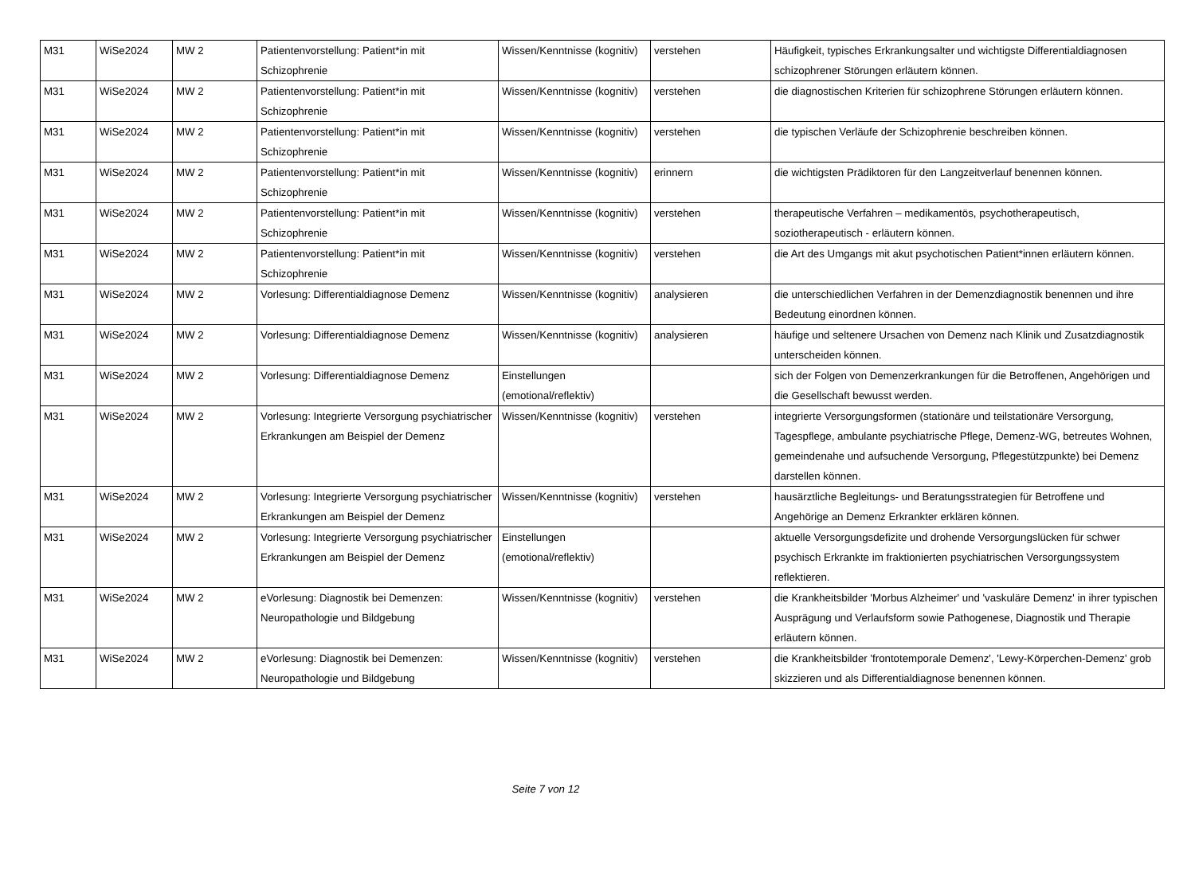| M31 | WiSe2024 | MW 2 | Patientenvorstellung: Patient*in mit Schizophrenie | Wissen/Kenntnisse (kognitiv) | verstehen | Häufigkeit, typisches Erkrankungsalter und wichtigste Differentialdiagnosen schizophrener Störungen erläutern können. |
| M31 | WiSe2024 | MW 2 | Patientenvorstellung: Patient*in mit Schizophrenie | Wissen/Kenntnisse (kognitiv) | verstehen | die diagnostischen Kriterien für schizophrene Störungen erläutern können. |
| M31 | WiSe2024 | MW 2 | Patientenvorstellung: Patient*in mit Schizophrenie | Wissen/Kenntnisse (kognitiv) | verstehen | die typischen Verläufe der Schizophrenie beschreiben können. |
| M31 | WiSe2024 | MW 2 | Patientenvorstellung: Patient*in mit Schizophrenie | Wissen/Kenntnisse (kognitiv) | erinnern | die wichtigsten Prädiktoren für den Langzeitverlauf benennen können. |
| M31 | WiSe2024 | MW 2 | Patientenvorstellung: Patient*in mit Schizophrenie | Wissen/Kenntnisse (kognitiv) | verstehen | therapeutische Verfahren – medikamentös, psychotherapeutisch, soziotherapeutisch - erläutern können. |
| M31 | WiSe2024 | MW 2 | Patientenvorstellung: Patient*in mit Schizophrenie | Wissen/Kenntnisse (kognitiv) | verstehen | die Art des Umgangs mit akut psychotischen Patient*innen erläutern können. |
| M31 | WiSe2024 | MW 2 | Vorlesung: Differentialdiagnose Demenz | Wissen/Kenntnisse (kognitiv) | analysieren | die unterschiedlichen Verfahren in der Demenzdiagnostik benennen und ihre Bedeutung einordnen können. |
| M31 | WiSe2024 | MW 2 | Vorlesung: Differentialdiagnose Demenz | Wissen/Kenntnisse (kognitiv) | analysieren | häufige und seltenere Ursachen von Demenz nach Klinik und Zusatzdiagnostik unterscheiden können. |
| M31 | WiSe2024 | MW 2 | Vorlesung: Differentialdiagnose Demenz | Einstellungen (emotional/reflektiv) | | sich der Folgen von Demenzerkrankungen für die Betroffenen, Angehörigen und die Gesellschaft bewusst werden. |
| M31 | WiSe2024 | MW 2 | Vorlesung: Integrierte Versorgung psychiatrischer Erkrankungen am Beispiel der Demenz | Wissen/Kenntnisse (kognitiv) | verstehen | integrierte Versorgungsformen (stationäre und teilstationäre Versorgung, Tagespflege, ambulante psychiatrische Pflege, Demenz-WG, betreutes Wohnen, gemeindenahe und aufsuchende Versorgung, Pflegestützpunkte) bei Demenz darstellen können. |
| M31 | WiSe2024 | MW 2 | Vorlesung: Integrierte Versorgung psychiatrischer Erkrankungen am Beispiel der Demenz | Wissen/Kenntnisse (kognitiv) | verstehen | hausärztliche Begleitungs- und Beratungsstrategien für Betroffene und Angehörige an Demenz Erkrankter erklären können. |
| M31 | WiSe2024 | MW 2 | Vorlesung: Integrierte Versorgung psychiatrischer Erkrankungen am Beispiel der Demenz | Einstellungen (emotional/reflektiv) | | aktuelle Versorgungsdefizite und drohende Versorgungslücken für schwer psychisch Erkrankte im fraktionierten psychiatrischen Versorgungssystem reflektieren. |
| M31 | WiSe2024 | MW 2 | eVorlesung: Diagnostik bei Demenzen: Neuropathologie und Bildgebung | Wissen/Kenntnisse (kognitiv) | verstehen | die Krankheitsbilder 'Morbus Alzheimer' und 'vaskuläre Demenz' in ihrer typischen Ausprägung und Verlaufsform sowie Pathogenese, Diagnostik und Therapie erläutern können. |
| M31 | WiSe2024 | MW 2 | eVorlesung: Diagnostik bei Demenzen: Neuropathologie und Bildgebung | Wissen/Kenntnisse (kognitiv) | verstehen | die Krankheitsbilder 'frontotemporale Demenz', 'Lewy-Körperchen-Demenz' grob skizzieren und als Differentialdiagnose benennen können. |
Seite 7 von 12